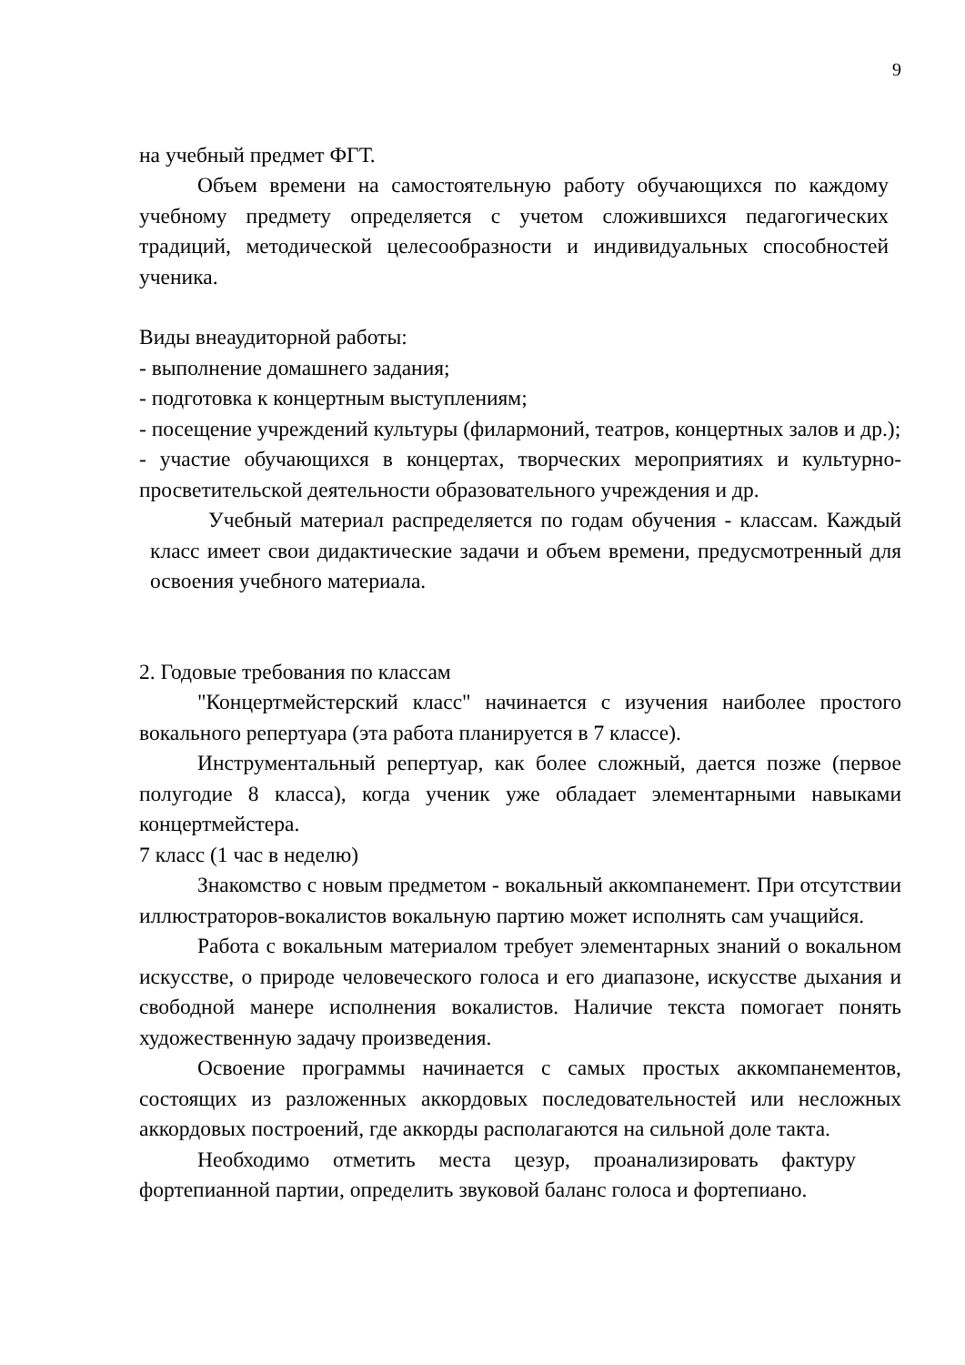9
на учебный предмет ФГТ.
Объем времени на самостоятельную работу обучающихся по каждому учебному предмету определяется с учетом сложившихся педагогических традиций, методической целесообразности и индивидуальных способностей ученика.
Виды внеаудиторной работы:
- выполнение домашнего задания;
- подготовка к концертным выступлениям;
- посещение учреждений культуры (филармоний, театров, концертных залов и др.);
- участие обучающихся в концертах, творческих мероприятиях и культурно-просветительской деятельности образовательного учреждения и др.
Учебный материал распределяется по годам обучения - классам. Каждый класс имеет свои дидактические задачи и объем времени, предусмотренный для освоения учебного материала.
2. Годовые требования по классам
"Концертмейстерский класс" начинается с изучения наиболее простого вокального репертуара (эта работа планируется в 7 классе).
Инструментальный репертуар, как более сложный, дается позже (первое полугодие 8 класса), когда ученик уже обладает элементарными навыками концертмейстера.
7 класс (1 час в неделю)
Знакомство с новым предметом - вокальный аккомпанемент. При отсутствии иллюстраторов-вокалистов вокальную партию может исполнять сам учащийся.
Работа с вокальным материалом требует элементарных знаний о вокальном искусстве, о природе человеческого голоса и его диапазоне, искусстве дыхания и свободной манере исполнения вокалистов. Наличие текста помогает понять художественную задачу произведения.
Освоение программы начинается с самых простых аккомпанементов, состоящих из разложенных аккордовых последовательностей или несложных аккордовых построений, где аккорды располагаются на сильной доле такта.
Необходимо отметить места цезур, проанализировать фактуру фортепианной партии, определить звуковой баланс голоса и фортепиано.